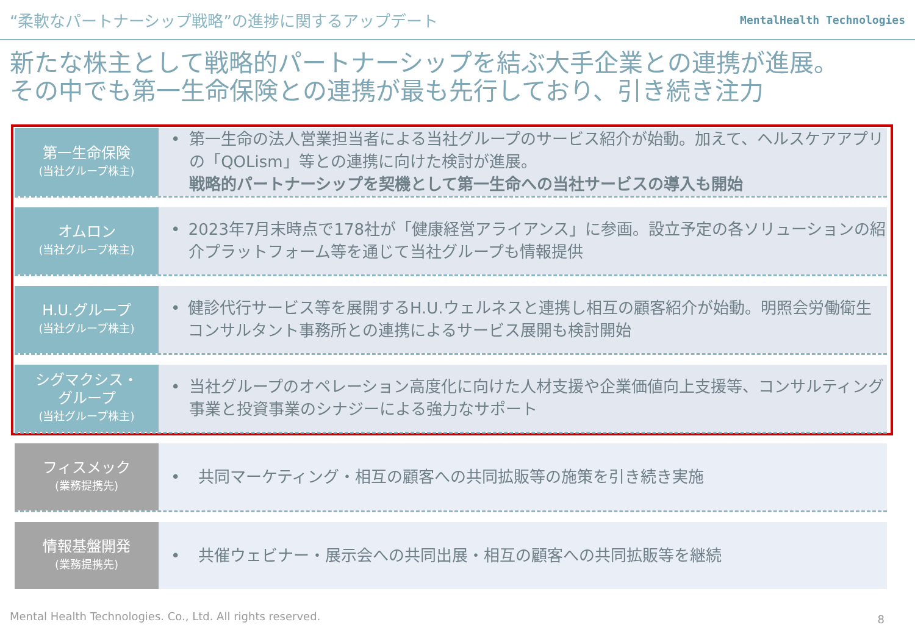“柔軟なパートナーシップ戦略”の進捗に関するアップデート
MentalHealth Technologies
新たな株主として戦略的パートナーシップを結ぶ大手企業との連携が進展。
その中でも第一生命保険との連携が最も先行しており、引き続き注力
| 第一生命保険 (当社グループ株主) | • 第一生命の法人営業担当者による当社グループのサービス紹介が始動。加えて、ヘルスケアアプリの「QOLism」等との連携に向けた検討が進展。 戦略的パートナーシップを契機として第一生命への当社サービスの導入も開始 |
| オムロン (当社グループ株主) | • 2023年7月末時点で178社が「健康経営アライアンス」に参画。設立予定の各ソリューションの紹介プラットフォーム等を通じて当社グループも情報提供 |
| H.U.グループ (当社グループ株主) | • 健診代行サービス等を展開するH.U.ウェルネスと連携し相互の顧客紹介が始動。明照会労働衛生コンサルタント事務所との連携によるサービス展開も検討開始 |
| シグマクシス・ グループ (当社グループ株主) | • 当社グループのオペレーション高度化に向けた人材支援や企業価値向上支援等、コンサルティング事業と投資事業のシナジーによる強力なサポート |
| フィスメック (業務提携先) | • 共同マーケティング・相互の顧客への共同拡販等の施策を引き続き実施 |
| 情報基盤開発 (業務提携先) | • 共催ウェビナー・展示会への共同出展・相互の顧客への共同拡販等を継続 |
Mental Health Technologies. Co., Ltd. All rights reserved.
8